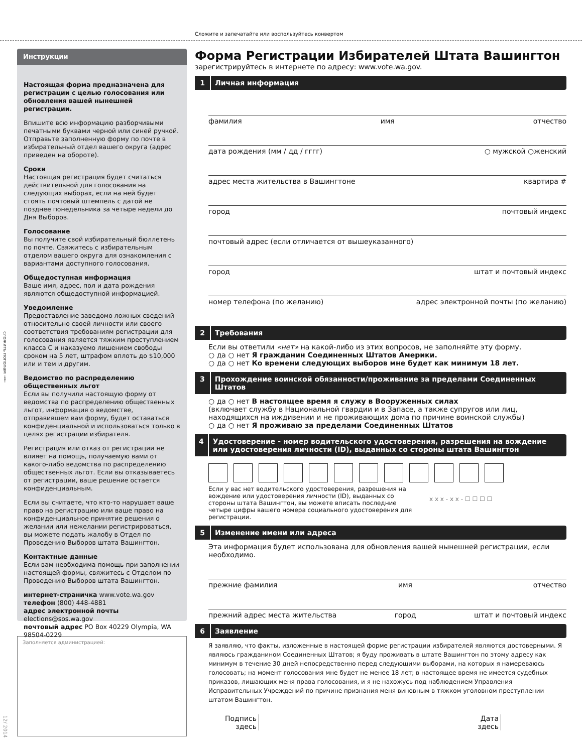Сложите и запечатайте или воспользуйтесь конвертом
сложить пополам →←
12/ 2014
Инструкции
Настоящая форма предназначена для регистрации с целью голосования или обновления вашей нынешней регистрации.
Впишите всю информацию разборчивыми печатными буквами черной или синей ручкой. Отправьте заполненную форму по почте в избирательный отдел вашего округа (адрес приведен на обороте).
Сроки
Настоящая регистрация будет считаться действительной для голосования на следующих выборах, если на ней будет стоять почтовый штемпель с датой не позднее понедельника за четыре недели до Дня Выборов.
Голосование
Вы получите свой избирательный бюллетень по почте. Свяжитесь с избирательным отделом вашего округа для ознакомления с вариантами доступного голосования.
Общедоступная информация
Ваше имя, адрес, пол и дата рождения являются общедоступной информацией.
Уведомление
Предоставление заведомо ложных сведений относительно своей личности или своего соответствия требованиям регистрации для голосования является тяжким преступлением класса С и наказуемо лишением свободы сроком на 5 лет, штрафом вплоть до $10,000 или и тем и другим.
Ведомство по распределению общественных льгот
Если вы получили настоящую форму от ведомства по распределению общественных льгот, информация о ведомстве, отправившем вам форму, будет оставаться конфиденциальной и использоваться только в целях регистрации избирателя.
Регистрация или отказ от регистрации не влияет на помощь, получаемую вами от какого-либо ведомства по распределению общественных льгот. Если вы отказываетесь от регистрации, ваше решение остается конфиденциальным.
Если вы считаете, что кто-то нарушает ваше право на регистрацию или ваше право на конфиденциальное принятие решения о желании или нежелании регистрироваться, вы можете подать жалобу в Отдел по Проведению Выборов штата Вашингтон.
Контактные данные
Если вам необходима помощь при заполнении настоящей формы, свяжитесь с Отделом по Проведению Выборов штата Вашингтон.
интернет-страничка www.vote.wa.gov
телефон (800) 448-4881
адрес электронной почты elections@sos.wa.gov
почтовый адрес PO Box 40229 Olympia, WA 98504-0229
Заполняется администрацией:
Форма Регистрации Избирателей Штата Вашингтон
зарегистрируйтесь в интернете по адресу: www.vote.wa.gov.
1 Личная информация
фамилия имя отчество
дата рождения (мм / дд / гггг) ○ мужской ○женский
адрес места жительства в Вашингтоне квартира #
город почтовый индекс
почтовый адрес (если отличается от вышеуказанного)
город штат и почтовый индекс
номер телефона (по желанию) адрес электронной почты (по желанию)
2 Требования
Если вы ответили «нет» на какой-либо из этих вопросов, не заполняйте эту форму.
○ да ○ нет Я гражданин Соединенных Штатов Америки.
○ да ○ нет Ко времени следующих выборов мне будет как минимум 18 лет.
3 Прохождение воинской обязанности/проживание за пределами Соединенных Штатов
○ да ○ нет В настоящее время я служу в Вооруженных силах
(включает службу в Национальной гвардии и в Запасе, а также супругов или лиц, находящихся на иждивении и не проживающих дома по причине воинской службы)
○ да ○ нет Я проживаю за пределами Соединенных Штатов
4 Удостоверение - номер водительского удостоверения, разрешения на вождение или удостоверения личности (ID), выданных со стороны штата Вашингтон
Если у вас нет водительского удостоверения, разрешения на вождение или удостоверения личности (ID), выданных со стороны штата Вашингтон, вы можете вписать последние четыре цифры вашего номера социального удостоверения для регистрации. x x x - x x - ☐ ☐ ☐ ☐
5 Изменение имени или адреса
Эта информация будет использована для обновления вашей нынешней регистрации, если необходимо.
прежние фамилия имя отчество
прежний адрес места жительства город штат и почтовый индекс
6 Заявление
Я заявляю, что факты, изложенные в настоящей форме регистрации избирателей являются достоверными. Я являюсь гражданином Соединенных Штатов; я буду проживать в штате Вашингтон по этому адресу как минимум в течение 30 дней непосредственно перед следующими выборами, на которых я намереваюсь голосовать; на момент голосования мне будет не менее 18 лет; в настоящее время не имеется судебных приказов, лишающих меня права голосования, и я не нахожусь под наблюдением Управления Исправительных Учреждений по причине признания меня виновным в тяжком уголовном преступлении штатом Вашингтон.
Подпись
здесь Дата
здесь